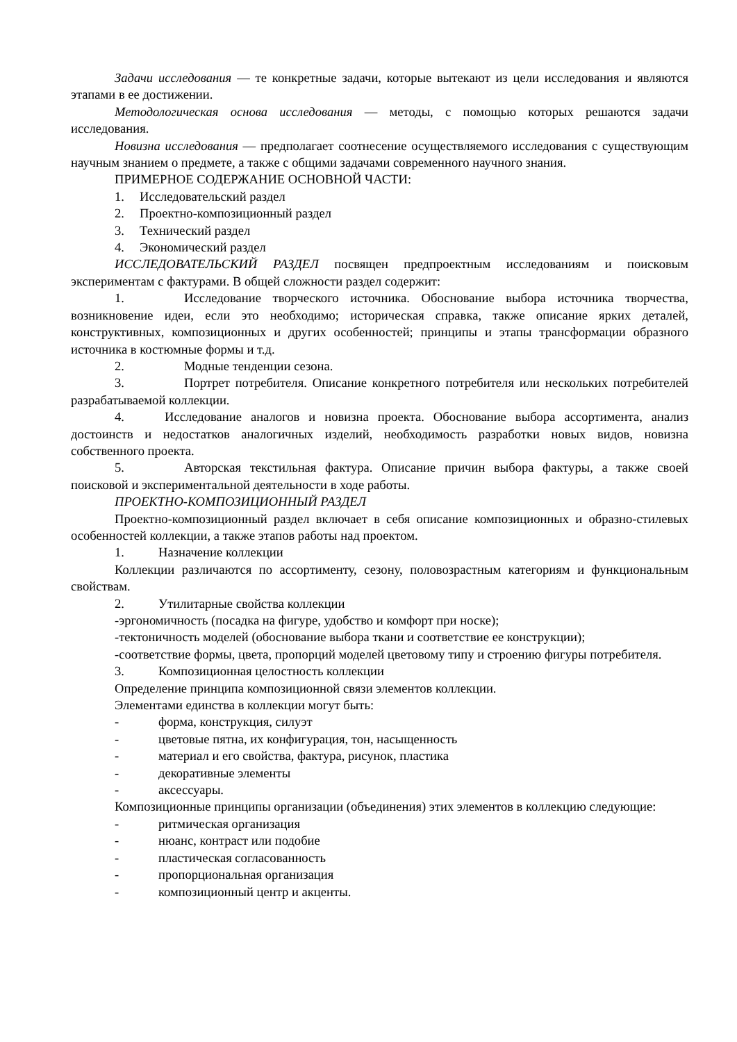Задачи исследования — те конкретные задачи, которые вытекают из цели исследования и являются этапами в ее достижении.
Методологическая основа исследования — методы, с помощью которых решаются задачи исследования.
Новизна исследования — предполагает соотнесение осуществляемого исследования с существующим научным знанием о предмете, а также с общими задачами современного научного знания.
ПРИМЕРНОЕ СОДЕРЖАНИЕ ОСНОВНОЙ ЧАСТИ:
1. Исследовательский раздел
2. Проектно-композиционный раздел
3. Технический раздел
4. Экономический раздел
ИССЛЕДОВАТЕЛЬСКИЙ РАЗДЕЛ посвящен предпроектным исследованиям и поисковым экспериментам с фактурами. В общей сложности раздел содержит:
1. Исследование творческого источника. Обоснование выбора источника творчества, возникновение идеи, если это необходимо; историческая справка, также описание ярких деталей, конструктивных, композиционных и других особенностей; принципы и этапы трансформации образного источника в костюмные формы и т.д.
2. Модные тенденции сезона.
3. Портрет потребителя. Описание конкретного потребителя или нескольких потребителей разрабатываемой коллекции.
4. Исследование аналогов и новизна проекта. Обоснование выбора ассортимента, анализ достоинств и недостатков аналогичных изделий, необходимость разработки новых видов, новизна собственного проекта.
5. Авторская текстильная фактура. Описание причин выбора фактуры, а также своей поисковой и экспериментальной деятельности в ходе работы.
ПРОЕКТНО-КОМПОЗИЦИОННЫЙ РАЗДЕЛ
Проектно-композиционный раздел включает в себя описание композиционных и образно-стилевых особенностей коллекции, а также этапов работы над проектом.
1. Назначение коллекции
Коллекции различаются по ассортименту, сезону, половозрастным категориям и функциональным свойствам.
2. Утилитарные свойства коллекции
-эргономичность (посадка на фигуре, удобство и комфорт при носке);
-тектоничность моделей (обоснование выбора ткани и соответствие ее конструкции);
-соответствие формы, цвета, пропорций моделей цветовому типу и строению фигуры потребителя.
3. Композиционная целостность коллекции
Определение принципа композиционной связи элементов коллекции.
Элементами единства в коллекции могут быть:
- форма, конструкция, силуэт
- цветовые пятна, их конфигурация, тон, насыщенность
- материал и его свойства, фактура, рисунок, пластика
- декоративные элементы
- аксессуары.
Композиционные принципы организации (объединения) этих элементов в коллекцию следующие:
- ритмическая организация
- нюанс, контраст или подобие
- пластическая согласованность
- пропорциональная организация
- композиционный центр и акценты.